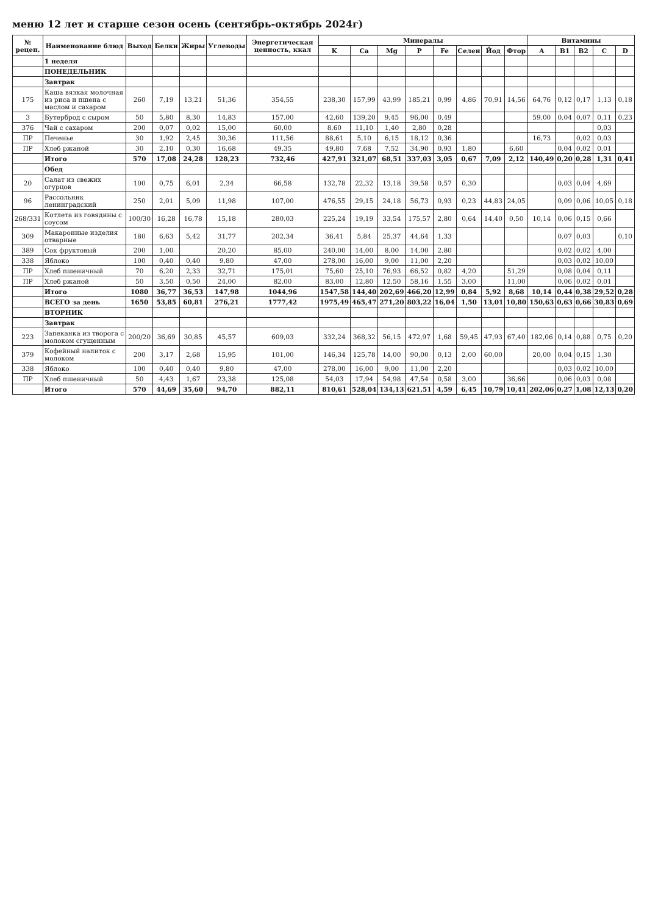меню 12 лет и старше сезон осень (сентябрь-октябрь 2024г)
| № рецеп. | Наименование блюд | Выход | Белки | Жиры | Углеводы | Энергетическая ценность, ккал | Минералы | | | | | | | | Витамины | | | | |
| --- | --- | --- | --- | --- | --- | --- | --- | --- | --- | --- | --- | --- | --- | --- | --- | --- | --- | --- | --- |
| | | | | | | | K | Ca | Mg | P | Fe | Селен | Йод | Фтор | A | B1 | B2 | C | D |
| | 1 неделя | | | | | | | | | | | | | | | | | | |
| | ПОНЕДЕЛЬНИК | | | | | | | | | | | | | | | | | | |
| | Завтрак | | | | | | | | | | | | | | | | | | |
| 175 | Каша вязкая молочная из риса и пшена с маслом и сахаром | 260 | 7,19 | 13,21 | 51,36 | 354,55 | 238,30 | 157,99 | 43,99 | 185,21 | 0,99 | 4,86 | 70,91 | 14,56 | 64,76 | 0,12 | 0,17 | 1,13 | 0,18 |
| 3 | Бутерброд с сыром | 50 | 5,80 | 8,30 | 14,83 | 157,00 | 42,60 | 139,20 | 9,45 | 96,00 | 0,49 | | | | 59,00 | 0,04 | 0,07 | 0,11 | 0,23 |
| 376 | Чай с сахаром | 200 | 0,07 | 0,02 | 15,00 | 60,00 | 8,60 | 11,10 | 1,40 | 2,80 | 0,28 | | | | | | | 0,03 | |
| ПР | Печенье | 30 | 1,92 | 2,45 | 30,36 | 111,56 | 88,61 | 5,10 | 6,15 | 18,12 | 0,36 | | | | 16,73 | | 0,02 | 0,03 | |
| ПР | Хлеб ржаной | 30 | 2,10 | 0,30 | 16,68 | 49,35 | 49,80 | 7,68 | 7,52 | 34,90 | 0,93 | 1,80 | | 6,60 | | 0,04 | 0,02 | 0,01 | |
| | Итого | 570 | 17,08 | 24,28 | 128,23 | 732,46 | 427,91 | 321,07 | 68,51 | 337,03 | 3,05 | 0,67 | 7,09 | 2,12 | 140,49 | 0,20 | 0,28 | 1,31 | 0,41 |
| | Обед | | | | | | | | | | | | | | | | | | |
| 20 | Салат из свежих огурцов | 100 | 0,75 | 6,01 | 2,34 | 66,58 | 132,78 | 22,32 | 13,18 | 39,58 | 0,57 | 0,30 | | | | 0,03 | 0,04 | 4,69 | |
| 96 | Рассольник ленинградский | 250 | 2,01 | 5,09 | 11,98 | 107,00 | 476,55 | 29,15 | 24,18 | 56,73 | 0,93 | 0,23 | 44,83 | 24,05 | | 0,09 | 0,06 | 10,05 | 0,18 |
| 268/331 | Котлета из говядины с соусом | 100/30 | 16,28 | 16,78 | 15,18 | 280,03 | 225,24 | 19,19 | 33,54 | 175,57 | 2,80 | 0,64 | 14,40 | 0,50 | 10,14 | 0,06 | 0,15 | 0,66 | |
| 309 | Макаронные изделия отварные | 180 | 6,63 | 5,42 | 31,77 | 202,34 | 36,41 | 5,84 | 25,37 | 44,64 | 1,33 | | | | | 0,07 | 0,03 | | 0,10 |
| 389 | Сок фруктовый | 200 | 1,00 | | 20,20 | 85,00 | 240,00 | 14,00 | 8,00 | 14,00 | 2,80 | | | | | 0,02 | 0,02 | 4,00 | |
| 338 | Яблоко | 100 | 0,40 | 0,40 | 9,80 | 47,00 | 278,00 | 16,00 | 9,00 | 11,00 | 2,20 | | | | | 0,03 | 0,02 | 10,00 | |
| ПР | Хлеб пшеничный | 70 | 6,20 | 2,33 | 32,71 | 175,01 | 75,60 | 25,10 | 76,93 | 66,52 | 0,82 | 4,20 | | 51,29 | | 0,08 | 0,04 | 0,11 | |
| ПР | Хлеб ржаной | 50 | 3,50 | 0,50 | 24,00 | 82,00 | 83,00 | 12,80 | 12,50 | 58,16 | 1,55 | 3,00 | | 11,00 | | 0,06 | 0,02 | 0,01 | |
| | Итого | 1080 | 36,77 | 36,53 | 147,98 | 1044,96 | 1547,58 | 144,40 | 202,69 | 466,20 | 12,99 | 0,84 | 5,92 | 8,68 | 10,14 | 0,44 | 0,38 | 29,52 | 0,28 |
| | ВСЕГО за день | 1650 | 53,85 | 60,81 | 276,21 | 1777,42 | 1975,49 | 465,47 | 271,20 | 803,22 | 16,04 | 1,50 | 13,01 | 10,80 | 150,63 | 0,63 | 0,66 | 30,83 | 0,69 |
| | ВТОРНИК | | | | | | | | | | | | | | | | | | |
| | Завтрак | | | | | | | | | | | | | | | | | | |
| 223 | Запеканка из творога с молоком сгущенным | 200/20 | 36,69 | 30,85 | 45,57 | 609,03 | 332,24 | 368,32 | 56,15 | 472,97 | 1,68 | 59,45 | 47,93 | 67,40 | 182,06 | 0,14 | 0,88 | 0,75 | 0,20 |
| 379 | Кофейный напиток с молоком | 200 | 3,17 | 2,68 | 15,95 | 101,00 | 146,34 | 125,78 | 14,00 | 90,00 | 0,13 | 2,00 | 60,00 | | 20,00 | 0,04 | 0,15 | 1,30 | |
| 338 | Яблоко | 100 | 0,40 | 0,40 | 9,80 | 47,00 | 278,00 | 16,00 | 9,00 | 11,00 | 2,20 | | | | | 0,03 | 0,02 | 10,00 | |
| ПР | Хлеб пшеничный | 50 | 4,43 | 1,67 | 23,38 | 125,08 | 54,03 | 17,94 | 54,98 | 47,54 | 0,58 | 3,00 | | 36,66 | | 0,06 | 0,03 | 0,08 | |
| | Итого | 570 | 44,69 | 35,60 | 94,70 | 882,11 | 810,61 | 528,04 | 134,13 | 621,51 | 4,59 | 6,45 | 10,79 | 10,41 | 202,06 | 0,27 | 1,08 | 12,13 | 0,20 |